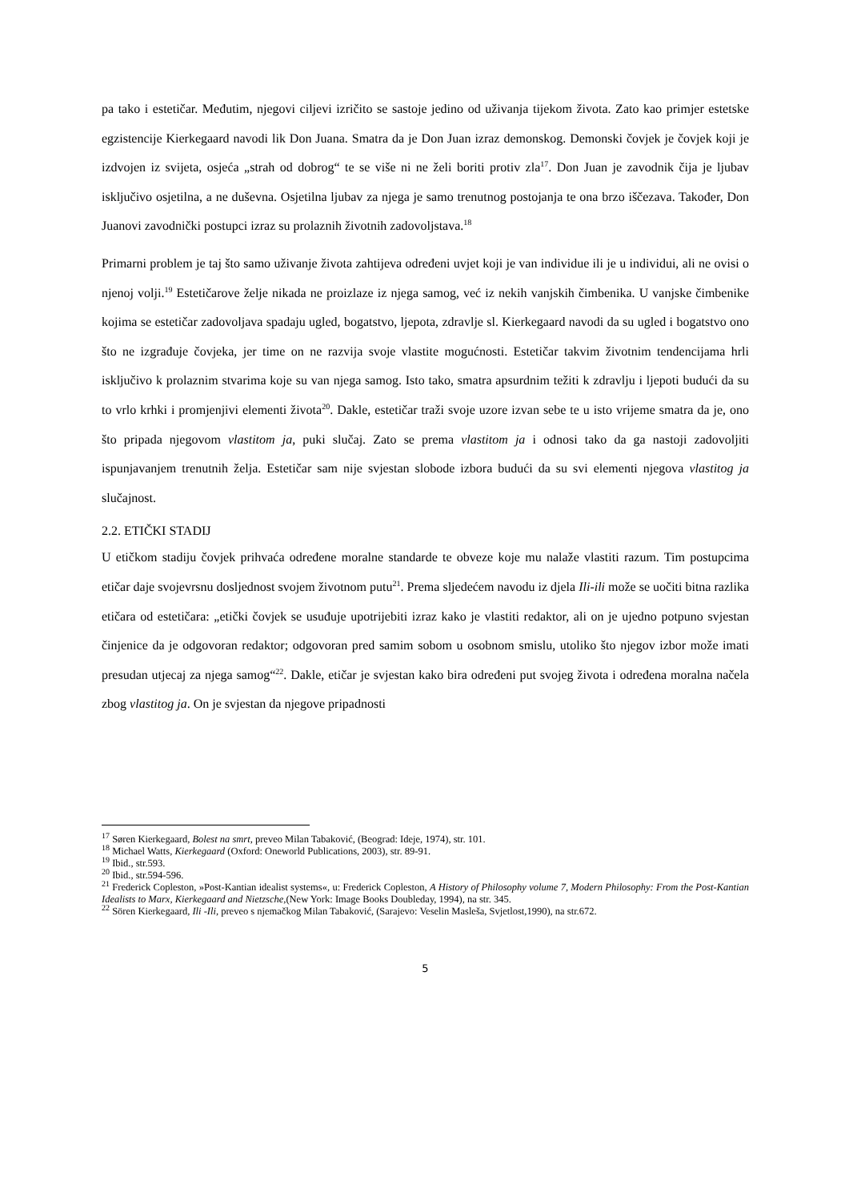pa tako i estetičar. Međutim, njegovi ciljevi izričito se sastoje jedino od uživanja tijekom života. Zato kao primjer estetske egzistencije Kierkegaard navodi lik Don Juana. Smatra da je Don Juan izraz demonskog. Demonski čovjek je čovjek koji je izdvojen iz svijeta, osjeća „strah od dobrog“ te se više ni ne želi boriti protiv zla<sup>17</sup>. Don Juan je zavodnik čija je ljubav isključivo osjetilna, a ne duševna. Osjetilna ljubav za njega je samo trenutnog postojanja te ona brzo iščezava. Također, Don Juanovi zavodnički postupci izraz su prolaznih životnih zadovoljstava.<sup>18</sup>
Primarni problem je taj što samo uživanje života zahtijeva određeni uvjet koji je van individue ili je u individui, ali ne ovisi o njenoj volji.<sup>19</sup> Estetičarove želje nikada ne proizlaze iz njega samog, već iz nekih vanjskih čimbenika. U vanjske čimbenike kojima se estetičar zadovoljava spadaju ugled, bogatstvo, ljepota, zdravlje sl. Kierkegaard navodi da su ugled i bogatstvo ono što ne izgrađuje čovjeka, jer time on ne razvija svoje vlastite mogućnosti. Estetičar takvim životnim tendencijama hrli isključivo k prolaznim stvarima koje su van njega samog. Isto tako, smatra apsurdnim težiti k zdravlju i ljepoti budući da su to vrlo krhki i promjenjivi elementi života<sup>20</sup>. Dakle, estetičar traži svoje uzore izvan sebe te u isto vrijeme smatra da je, ono što pripada njegovom vlastitom ja, puki slučaj. Zato se prema vlastitom ja i odnosi tako da ga nastoji zadovoljiti ispunjavanjem trenutnih želja. Estetičar sam nije svjestan slobode izbora budući da su svi elementi njegova vlastitog ja slučajnost.
2.2. ETIČKI STADIJ
U etičkom stadiju čovjek prihvaća određene moralne standarde te obveze koje mu nalaže vlastiti razum. Tim postupcima etičar daje svojevrsnu dosljednost svojem životnom putu<sup>21</sup>. Prema sljedećem navodu iz djela Ili-ili može se uočiti bitna razlika etičara od estetičara: „etički čovjek se usuđuje upotrijebiti izraz kako je vlastiti redaktor, ali on je ujedno potpuno svjestan činjenice da je odgovoran redaktor; odgovoran pred samim sobom u osobnom smislu, utoliko što njegov izbor može imati presudan utjecaj za njega samog“<sup>22</sup>. Dakle, etičar je svjestan kako bira određeni put svojeg života i određena moralna načela zbog vlastitog ja. On je svjestan da njegove pripadnosti
<sup>17</sup> Søren Kierkegaard, Bolest na smrt, preveo Milan Tabaković, (Beograd: Ideje, 1974), str. 101.
<sup>18</sup> Michael Watts, Kierkegaard (Oxford: Oneworld Publications, 2003), str. 89-91.
<sup>19</sup> Ibid., str.593.
<sup>20</sup> Ibid., str.594-596.
<sup>21</sup> Frederick Copleston, »Post-Kantian idealist systems«, u: Frederick Copleston, A History of Philosophy volume 7, Modern Philosophy: From the Post-Kantian Idealists to Marx, Kierkegaard and Nietzsche,(New York: Image Books Doubleday, 1994), na str. 345.
<sup>22</sup> Sören Kierkegaard, Ili -Ili, preveo s njemačkog Milan Tabaković, (Sarajevo: Veselin Masleša, Svjetlost,1990), na str.672.
5